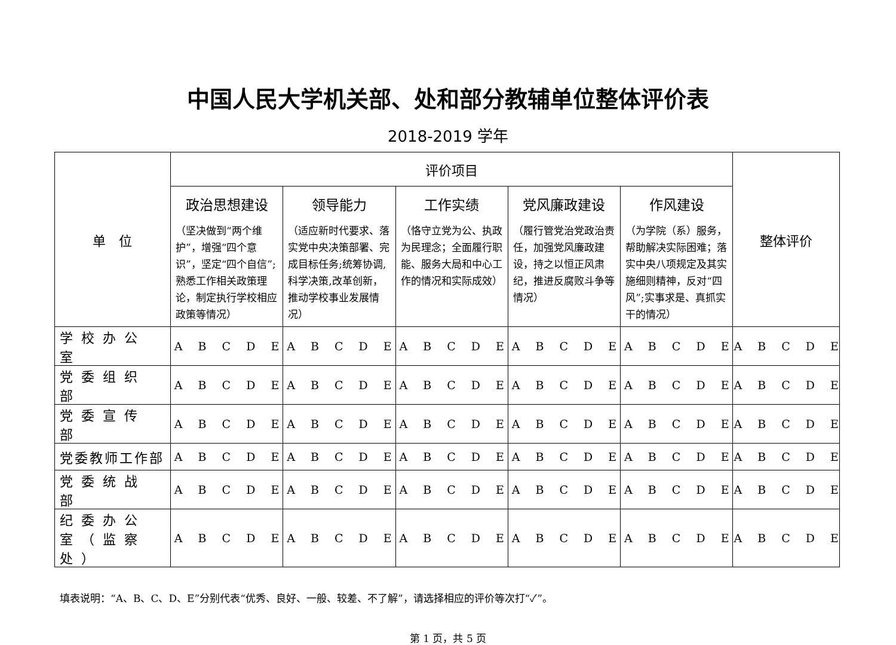中国人民大学机关部、处和部分教辅单位整体评价表
2018-2019 学年
| 单 位 | 评价项目 | | | | | 整体评价 |
| --- | --- | --- | --- | --- | --- | --- |
| | 政治思想建设 （坚决做到“两个维护”，增强“四个意识”，坚定“四个自信”;熟悉工作相关政策理论，制定执行学校相应政策等情况） | 领导能力 （适应新时代要求、落实党中央决策部署、完成目标任务;统筹协调,科学决策,改革创新，推动学校事业发展情况） | 工作实绩 （恪守立党为公、执政为民理念；全面履行职能、服务大局和中心工作的情况和实际成效） | 党风廉政建设 （履行管党治党政治责任，加强党风廉政建设，持之以恒正风肃纪，推进反腐败斗争等情况） | 作风建设 （为学院（系）服务，帮助解决实际困难；落实中央八项规定及其实施细则精神，反对“四风”;实事求是、真抓实干的情况） | |
| 学校办公室 | A B C D E | A B C D E | A B C D E | A B C D E | A B C D E | A B C D E |
| 党委组织部 | A B C D E | A B C D E | A B C D E | A B C D E | A B C D E | A B C D E |
| 党委宣传部 | A B C D E | A B C D E | A B C D E | A B C D E | A B C D E | A B C D E |
| 党委教师工作部 | A B C D E | A B C D E | A B C D E | A B C D E | A B C D E | A B C D E |
| 党委统战部 | A B C D E | A B C D E | A B C D E | A B C D E | A B C D E | A B C D E |
| 纪委办公室（监察处） | A B C D E | A B C D E | A B C D E | A B C D E | A B C D E | A B C D E |
填表说明：“A、B、C、D、E”分别代表“优秀、良好、一般、较差、不了解”，请选择相应的评价等次打“✓”。
第 1 页，共 5 页